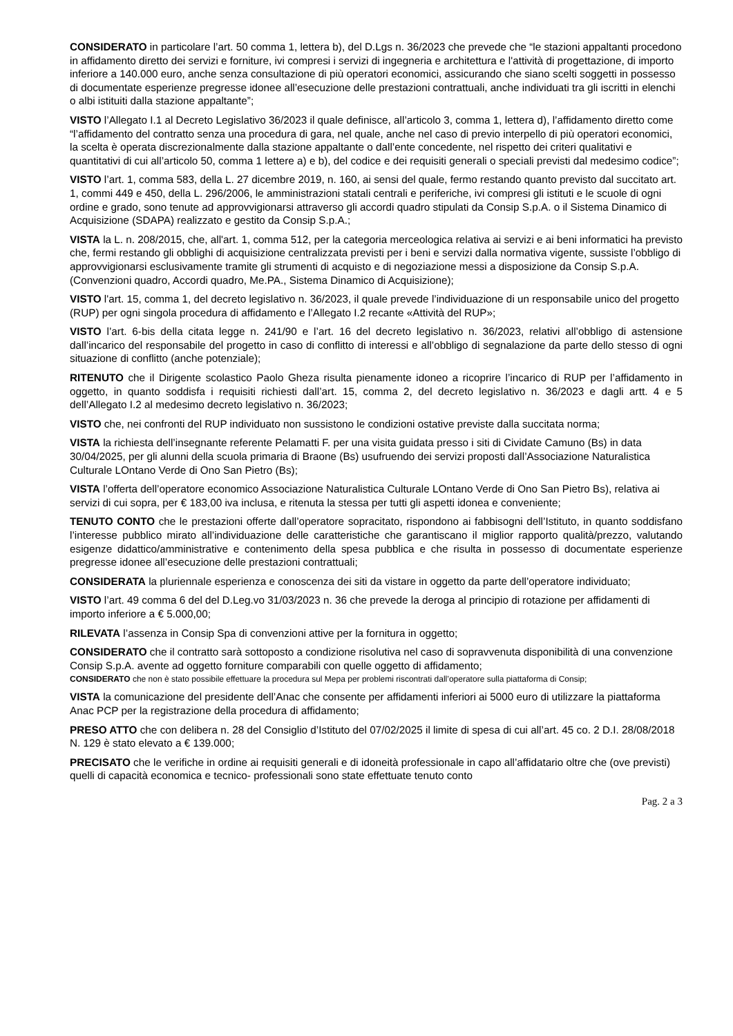CONSIDERATO in particolare l’art. 50 comma 1, lettera b), del D.Lgs n. 36/2023 che prevede che “le stazioni appaltanti procedono in affidamento diretto dei servizi e forniture, ivi compresi i servizi di ingegneria e architettura e l'attività di progettazione, di importo inferiore a 140.000 euro, anche senza consultazione di più operatori economici, assicurando che siano scelti soggetti in possesso di documentate esperienze pregresse idonee all’esecuzione delle prestazioni contrattuali, anche individuati tra gli iscritti in elenchi o albi istituiti dalla stazione appaltante”;
VISTO l’Allegato I.1 al Decreto Legislativo 36/2023 il quale definisce, all’articolo 3, comma 1, lettera d), l’affidamento diretto come “l’affidamento del contratto senza una procedura di gara, nel quale, anche nel caso di previo interpello di più operatori economici, la scelta è operata discrezionalmente dalla stazione appaltante o dall’ente concedente, nel rispetto dei criteri qualitativi e quantitativi di cui all’articolo 50, comma 1 lettere a) e b), del codice e dei requisiti generali o speciali previsti dal medesimo codice”;
VISTO l’art. 1, comma 583, della L. 27 dicembre 2019, n. 160, ai sensi del quale, fermo restando quanto previsto dal succitato art. 1, commi 449 e 450, della L. 296/2006, le amministrazioni statali centrali e periferiche, ivi compresi gli istituti e le scuole di ogni ordine e grado, sono tenute ad approvvigionarsi attraverso gli accordi quadro stipulati da Consip S.p.A. o il Sistema Dinamico di Acquisizione (SDAPA) realizzato e gestito da Consip S.p.A.;
VISTA la L. n. 208/2015, che, all'art. 1, comma 512, per la categoria merceologica relativa ai servizi e ai beni informatici ha previsto che, fermi restando gli obblighi di acquisizione centralizzata previsti per i beni e servizi dalla normativa vigente, sussiste l’obbligo di approvvigionarsi esclusivamente tramite gli strumenti di acquisto e di negoziazione messi a disposizione da Consip S.p.A. (Convenzioni quadro, Accordi quadro, Me.PA., Sistema Dinamico di Acquisizione);
VISTO l'art. 15, comma 1, del decreto legislativo n. 36/2023, il quale prevede l’individuazione di un responsabile unico del progetto (RUP) per ogni singola procedura di affidamento e l’Allegato I.2 recante «Attività del RUP»;
VISTO l’art. 6-bis della citata legge n. 241/90 e l’art. 16 del decreto legislativo n. 36/2023, relativi all’obbligo di astensione dall’incarico del responsabile del progetto in caso di conflitto di interessi e all’obbligo di segnalazione da parte dello stesso di ogni situazione di conflitto (anche potenziale);
RITENUTO che il Dirigente scolastico Paolo Gheza risulta pienamente idoneo a ricoprire l’incarico di RUP per l’affidamento in oggetto, in quanto soddisfa i requisiti richiesti dall’art. 15, comma 2, del decreto legislativo n. 36/2023 e dagli artt. 4 e 5 dell’Allegato I.2 al medesimo decreto legislativo n. 36/2023;
VISTO che, nei confronti del RUP individuato non sussistono le condizioni ostative previste dalla succitata norma;
VISTA la richiesta dell’insegnante referente Pelamatti F. per una visita guidata presso i siti di Cividate Camuno (Bs) in data 30/04/2025, per gli alunni della scuola primaria di Braone (Bs) usufruendo dei servizi proposti dall’Associazione Naturalistica Culturale LOntano Verde di Ono San Pietro (Bs);
VISTA l’offerta dell’operatore economico Associazione Naturalistica Culturale LOntano Verde di Ono San Pietro Bs), relativa ai servizi di cui sopra, per € 183,00 iva inclusa, e ritenuta la stessa per tutti gli aspetti idonea e conveniente;
TENUTO CONTO che le prestazioni offerte dall’operatore sopracitato, rispondono ai fabbisogni dell’Istituto, in quanto soddisfano l’interesse pubblico mirato all’individuazione delle caratteristiche che garantiscano il miglior rapporto qualità/prezzo, valutando esigenze didattico/amministrative e contenimento della spesa pubblica e che risulta in possesso di documentate esperienze pregresse idonee all’esecuzione delle prestazioni contrattuali;
CONSIDERATA la pluriennale esperienza e conoscenza dei siti da vistare in oggetto da parte dell’operatore individuato;
VISTO l’art. 49 comma 6 del del D.Leg.vo 31/03/2023 n. 36 che prevede la deroga al principio di rotazione per affidamenti di importo inferiore a € 5.000,00;
RILEVATA l’assenza in Consip Spa di convenzioni attive per la fornitura in oggetto;
CONSIDERATO che il contratto sarà sottoposto a condizione risolutiva nel caso di sopravvenuta disponibilità di una convenzione Consip S.p.A. avente ad oggetto forniture comparabili con quelle oggetto di affidamento;
CONSIDERATO che non è stato possibile effettuare la procedura sul Mepa per problemi riscontrati dall’operatore sulla piattaforma di Consip;
VISTA la comunicazione del presidente dell’Anac che consente per affidamenti inferiori ai 5000 euro di utilizzare la piattaforma Anac PCP per la registrazione della procedura di affidamento;
PRESO ATTO che con delibera n. 28 del Consiglio d’Istituto del 07/02/2025 il limite di spesa di cui all’art. 45 co. 2 D.I. 28/08/2018 N. 129 è stato elevato a € 139.000;
PRECISATO che le verifiche in ordine ai requisiti generali e di idoneità professionale in capo all’affidatario oltre che (ove previsti) quelli di capacità economica e tecnico- professionali sono state effettuate tenuto conto
Pag. 2 a 3